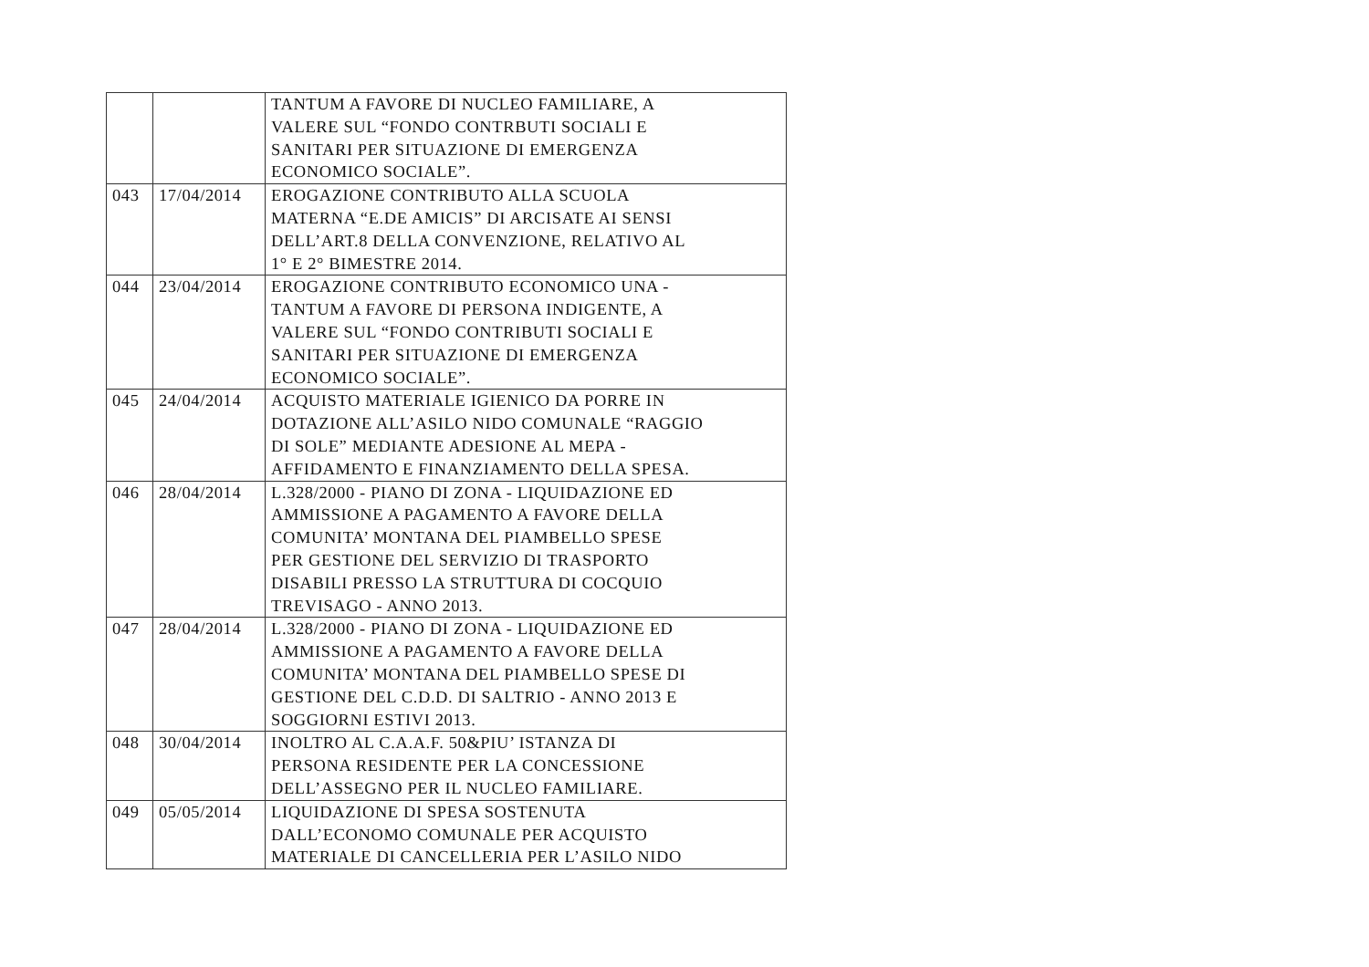| | | TANTUM A FAVORE DI NUCLEO FAMILIARE, A VALERE SUL “FONDO CONTRBUTI SOCIALI E SANITARI PER SITUAZIONE DI EMERGENZA ECONOMICO SOCIALE”. |
| 043 | 17/04/2014 | EROGAZIONE CONTRIBUTO ALLA SCUOLA MATERNA “E.DE AMICIS” DI ARCISATE AI SENSI DELL’ART.8 DELLA CONVENZIONE, RELATIVO AL 1° E 2° BIMESTRE 2014. |
| 044 | 23/04/2014 | EROGAZIONE CONTRIBUTO ECONOMICO UNA - TANTUM A FAVORE DI PERSONA INDIGENTE, A VALERE SUL “FONDO CONTRIBUTI SOCIALI E SANITARI PER SITUAZIONE DI EMERGENZA ECONOMICO SOCIALE”. |
| 045 | 24/04/2014 | ACQUISTO MATERIALE IGIENICO DA PORRE IN DOTAZIONE ALL’ASILO NIDO COMUNALE “RAGGIO DI SOLE” MEDIANTE ADESIONE AL MEPA - AFFIDAMENTO E FINANZIAMENTO DELLA SPESA. |
| 046 | 28/04/2014 | L.328/2000 - PIANO DI ZONA - LIQUIDAZIONE ED AMMISSIONE A PAGAMENTO A FAVORE DELLA COMUNITA’ MONTANA DEL PIAMBELLO SPESE PER GESTIONE DEL SERVIZIO DI TRASPORTO DISABILI PRESSO LA STRUTTURA DI COCQUIO TREVISAGO - ANNO 2013. |
| 047 | 28/04/2014 | L.328/2000 - PIANO DI ZONA - LIQUIDAZIONE ED AMMISSIONE A PAGAMENTO A FAVORE DELLA COMUNITA’ MONTANA DEL PIAMBELLO SPESE DI GESTIONE DEL C.D.D. DI SALTRIO - ANNO 2013 E SOGGIORNI ESTIVI 2013. |
| 048 | 30/04/2014 | INOLTRO AL C.A.A.F. 50&PIU’ ISTANZA DI PERSONA RESIDENTE PER LA CONCESSIONE DELL’ASSEGNO PER IL NUCLEO FAMILIARE. |
| 049 | 05/05/2014 | LIQUIDAZIONE DI SPESA SOSTENUTA DALL’ECONOMO COMUNALE PER ACQUISTO MATERIALE DI CANCELLERIA PER L’ASILO NIDO |